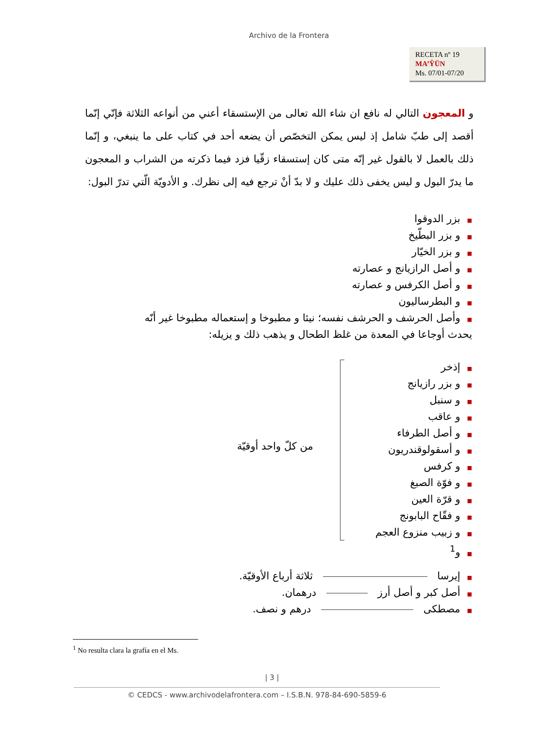Archivo de la Frontera
RECETA nº 19
MA’ŶŪN
Ms. 07/01-07/20
و المعجون التالي له نافع ان شاء الله تعالى من الإستسقاء أعني من أنواعه الثلاثة فإنّي إنّما أقصد إلى طبّ شامل إذ ليس يمكن التخصّص أن يضعه أحد في كتاب على ما ينبغي، و إنّما ذلك بالعمل لا بالقول غير إنّه متى كان إستسقاء زقّيا فزد فيما ذكرته من الشراب و المعجون ما يدرّ البول و ليس يخفى ذلك عليك و لا بدّ أنْ ترجع فيه إلى نظرك. و الأدويّة الّتي تدرّ البول:
■بزر الدوقوا
■و بزر البطّيخ
■و بزر الخيّار
■و أصل الرازيانج و عصارته
■و أصل الكرفس و عصارته
■و البطرساليون
■وأصل الحرشف و الحرشف نفسه؛ نيئا و مطبوخا و إستعماله مطبوخا غير أنّه يحدث أوجاعا في المعدة من غلظ الطحال و يذهب ذلك و يزيله:
■إذخر
■و بزر رازيانج
■و سنبل
■و عاقب
■و أصل الطرفاء
■و أسقولوقندريون
■و كرفس
■و فوّة الصبغ
■و قرّة العين
■و فقّاح البابونج
■و زبيب منزوع العجم
■و<sup>1</sup>
من كلّ واحد أوقيّة
■إيرسا ثلاثة أرباع الأوقيّة.
■أصل كبر و أصل أرز درهمان.
■مصطكى درهم و نصف.
<sup>1</sup> No resulta clara la grafía en el Ms.
| 3 |
© CEDCS - www.archivodelafrontera.com – I.S.B.N. 978-84-690-5859-6